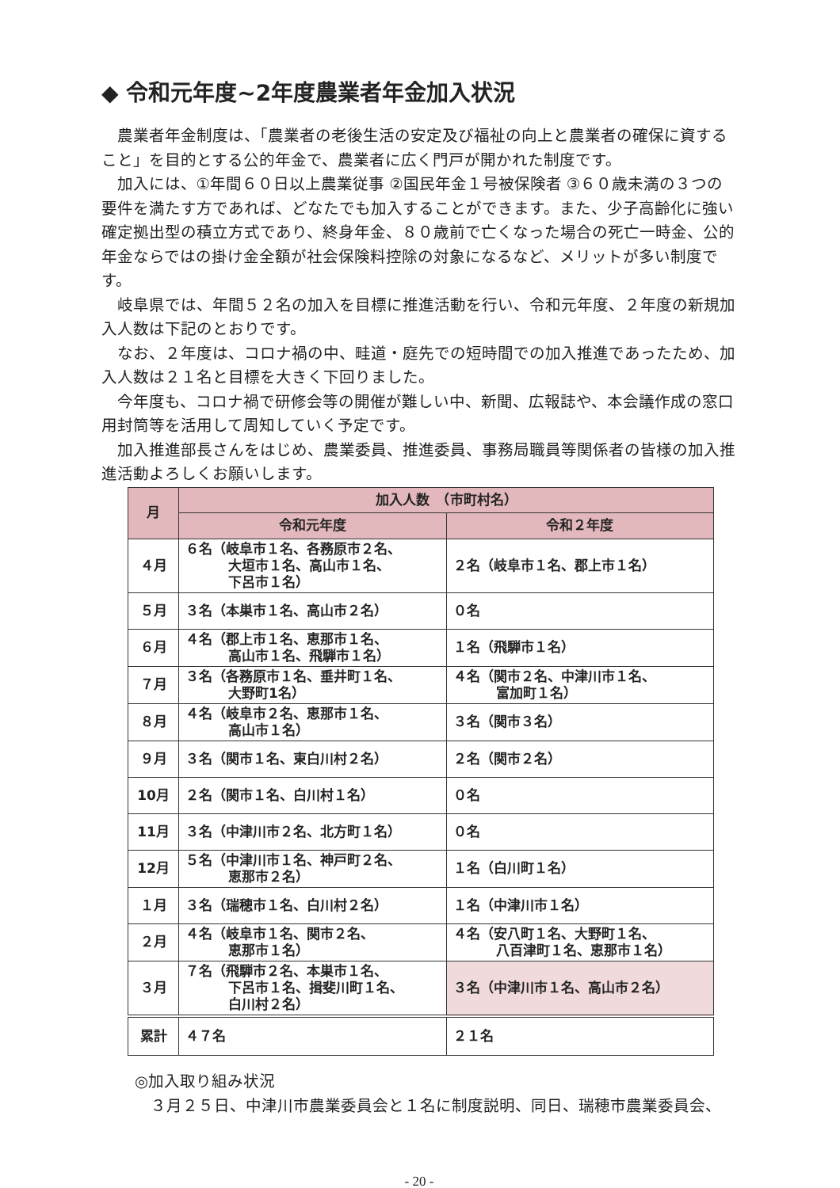◆ 令和元年度~2年度農業者年金加入状況
農業者年金制度は、「農業者の老後生活の安定及び福祉の向上と農業者の確保に資すること」を目的とする公的年金で、農業者に広く門戸が開かれた制度です。
加入には、①年間６０日以上農業従事 ②国民年金１号被保険者 ③６０歳未満の３つの要件を満たす方であれば、どなたでも加入することができます。また、少子高齢化に強い確定拠出型の積立方式であり、終身年金、８０歳前で亡くなった場合の死亡一時金、公的年金ならではの掛け金全額が社会保険料控除の対象になるなど、メリットが多い制度です。
岐阜県では、年間５２名の加入を目標に推進活動を行い、令和元年度、２年度の新規加入人数は下記のとおりです。
なお、２年度は、コロナ禍の中、畦道・庭先での短時間での加入推進であったため、加入人数は２１名と目標を大きく下回りました。
今年度も、コロナ禍で研修会等の開催が難しい中、新聞、広報誌や、本会議作成の窓口用封筒等を活用して周知していく予定です。
加入推進部長さんをはじめ、農業委員、推進委員、事務局職員等関係者の皆様の加入推進活動よろしくお願いします。
| 月 | 加入人数 （市町村名） | |
| --- | --- | --- |
| | 令和元年度 | 令和２年度 |
| ４月 | ６名（岐阜市１名、各務原市２名、 大垣市１名、高山市１名、 下呂市１名） | ２名（岐阜市１名、郡上市１名） |
| ５月 | ３名（本巣市１名、高山市２名） | ０名 |
| ６月 | ４名（郡上市１名、恵那市１名、 高山市１名、飛騨市１名） | １名（飛騨市１名） |
| ７月 | ３名（各務原市１名、垂井町１名、 大野町1名） | ４名（関市２名、中津川市１名、 富加町１名） |
| ８月 | ４名（岐阜市２名、恵那市１名、 高山市１名） | ３名（関市３名） |
| ９月 | ３名（関市１名、東白川村２名） | ２名（関市２名） |
| 10月 | ２名（関市１名、白川村１名） | ０名 |
| 11月 | ３名（中津川市２名、北方町１名） | ０名 |
| 12月 | ５名（中津川市１名、神戸町２名、 恵那市２名） | １名（白川町１名） |
| １月 | ３名（瑞穂市１名、白川村２名） | １名（中津川市１名） |
| ２月 | ４名（岐阜市１名、関市２名、 恵那市１名） | ４名（安八町１名、大野町１名、 八百津町１名、恵那市１名） |
| ３月 | ７名（飛騨市２名、本巣市１名、 下呂市１名、揖斐川町１名、 白川村２名） | ３名（中津川市１名、高山市２名） |
| 累計 | ４７名 | ２１名 |
◎加入取り組み状況
３月２５日、中津川市農業委員会と１名に制度説明、同日、瑞穂市農業委員会、
- 20 -